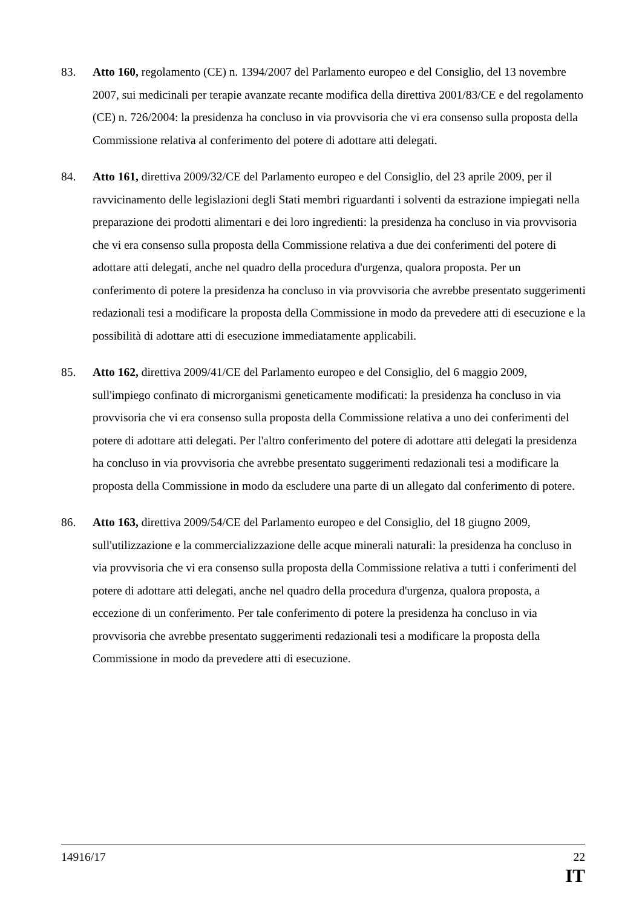83. Atto 160, regolamento (CE) n. 1394/2007 del Parlamento europeo e del Consiglio, del 13 novembre 2007, sui medicinali per terapie avanzate recante modifica della direttiva 2001/83/CE e del regolamento (CE) n. 726/2004: la presidenza ha concluso in via provvisoria che vi era consenso sulla proposta della Commissione relativa al conferimento del potere di adottare atti delegati.
84. Atto 161, direttiva 2009/32/CE del Parlamento europeo e del Consiglio, del 23 aprile 2009, per il ravvicinamento delle legislazioni degli Stati membri riguardanti i solventi da estrazione impiegati nella preparazione dei prodotti alimentari e dei loro ingredienti: la presidenza ha concluso in via provvisoria che vi era consenso sulla proposta della Commissione relativa a due dei conferimenti del potere di adottare atti delegati, anche nel quadro della procedura d'urgenza, qualora proposta. Per un conferimento di potere la presidenza ha concluso in via provvisoria che avrebbe presentato suggerimenti redazionali tesi a modificare la proposta della Commissione in modo da prevedere atti di esecuzione e la possibilità di adottare atti di esecuzione immediatamente applicabili.
85. Atto 162, direttiva 2009/41/CE del Parlamento europeo e del Consiglio, del 6 maggio 2009, sull'impiego confinato di microrganismi geneticamente modificati: la presidenza ha concluso in via provvisoria che vi era consenso sulla proposta della Commissione relativa a uno dei conferimenti del potere di adottare atti delegati. Per l'altro conferimento del potere di adottare atti delegati la presidenza ha concluso in via provvisoria che avrebbe presentato suggerimenti redazionali tesi a modificare la proposta della Commissione in modo da escludere una parte di un allegato dal conferimento di potere.
86. Atto 163, direttiva 2009/54/CE del Parlamento europeo e del Consiglio, del 18 giugno 2009, sull'utilizzazione e la commercializzazione delle acque minerali naturali: la presidenza ha concluso in via provvisoria che vi era consenso sulla proposta della Commissione relativa a tutti i conferimenti del potere di adottare atti delegati, anche nel quadro della procedura d'urgenza, qualora proposta, a eccezione di un conferimento. Per tale conferimento di potere la presidenza ha concluso in via provvisoria che avrebbe presentato suggerimenti redazionali tesi a modificare la proposta della Commissione in modo da prevedere atti di esecuzione.
14916/17
22
IT